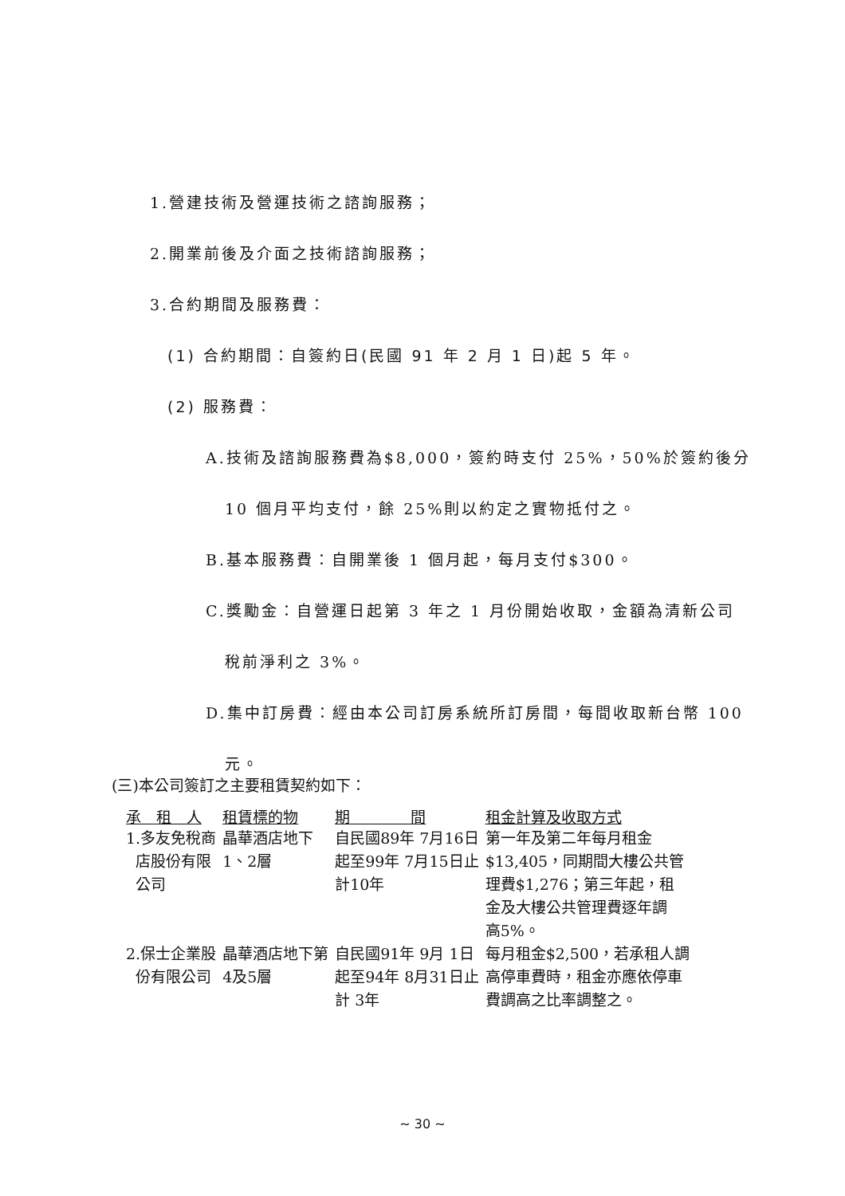1.營建技術及營運技術之諮詢服務；
2.開業前後及介面之技術諮詢服務；
3.合約期間及服務費：
(1) 合約期間：自簽約日(民國 91 年 2 月 1 日)起 5 年。
(2) 服務費：
A.技術及諮詢服務費為$8,000，簽約時支付 25%，50%於簽約後分
10 個月平均支付，餘 25%則以約定之實物抵付之。
B.基本服務費：自開業後 1 個月起，每月支付$300。
C.獎勵金：自營運日起第 3 年之 1 月份開始收取，金額為清新公司
稅前淨利之 3%。
D.集中訂房費：經由本公司訂房系統所訂房間，每間收取新台幣 100
元。
(三)本公司簽訂之主要租賃契約如下：
| 承 租 人 | 租賃標的物 | 期 間 | 租金計算及收取方式 |
| --- | --- | --- | --- |
| 1.多友免稅商 店股份有限 公司 | 晶華酒店地下 1、2層 | 自民國89年 7月16日 起至99年 7月15日止 計10年 | 第一年及第二年每月租金 $13,405，同期間大樓公共管 理費$1,276；第三年起，租 金及大樓公共管理費逐年調 高5%。 |
| 2.保士企業股 份有限公司 | 晶華酒店地下第 4及5層 | 自民國91年 9月 1日 起至94年 8月31日止 計 3年 | 每月租金$2,500，若承租人調 高停車費時，租金亦應依停車 費調高之比率調整之。 |
~ 30 ~